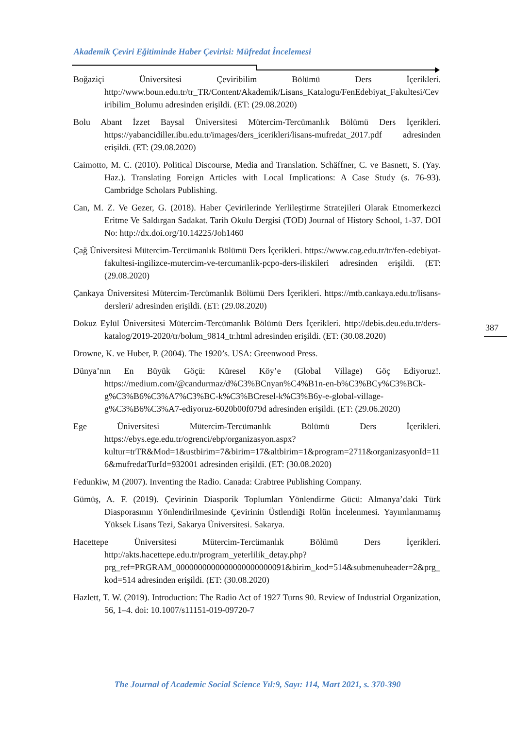Akademik Çeviri Eğitiminde Haber Çevirisi: Müfredat İncelemesi
Boğaziçi Üniversitesi Çeviribilim Bölümü Ders İçerikleri. http://www.boun.edu.tr/tr_TR/Content/Akademik/Lisans_Katalogu/FenEdebiyat_Fakultesi/Ceviribilim_Bolumu adresinden erişildi. (ET: (29.08.2020)
Bolu Abant İzzet Baysal Üniversitesi Mütercim-Tercümanlık Bölümü Ders İçerikleri. https://yabancidiller.ibu.edu.tr/images/ders_icerikleri/lisans-mufredat_2017.pdf adresinden erişildi. (ET: (29.08.2020)
Caimotto, M. C. (2010). Political Discourse, Media and Translation. Schäffner, C. ve Basnett, S. (Yay. Haz.). Translating Foreign Articles with Local Implications: A Case Study (s. 76-93). Cambridge Scholars Publishing.
Can, M. Z. Ve Gezer, G. (2018). Haber Çevirilerinde Yerlileştirme Stratejileri Olarak Etnomerkezci Eritme Ve Saldırgan Sadakat. Tarih Okulu Dergisi (TOD) Journal of History School, 1-37. DOI No: http://dx.doi.org/10.14225/Joh1460
Çağ Üniversitesi Mütercim-Tercümanlık Bölümü Ders İçerikleri. https://www.cag.edu.tr/tr/fen-edebiyat-fakultesi-ingilizce-mutercim-ve-tercumanlik-pcpo-ders-iliskileri adresinden erişildi. (ET: (29.08.2020)
Çankaya Üniversitesi Mütercim-Tercümanlık Bölümü Ders İçerikleri. https://mtb.cankaya.edu.tr/lisans-dersleri/ adresinden erişildi. (ET: (29.08.2020)
Dokuz Eylül Üniversitesi Mütercim-Tercümanlık Bölümü Ders İçerikleri. http://debis.deu.edu.tr/ders-katalog/2019-2020/tr/bolum_9814_tr.html adresinden erişildi. (ET: (30.08.2020)
Drowne, K. ve Huber, P. (2004). The 1920’s. USA: Greenwood Press.
Dünya’nın En Büyük Göçü: Küresel Köy’e (Global Village) Göç Ediyoruz!. https://medium.com/@candurmaz/d%C3%BCnyan%C4%B1n-en-b%C3%BCy%C3%BCk-g%C3%B6%C3%A7%C3%BC-k%C3%BCresel-k%C3%B6y-e-global-village-g%C3%B6%C3%A7-ediyoruz-6020b00f079d adresinden erişildi. (ET: (29.06.2020)
Ege Üniversitesi Mütercim-Tercümanlık Bölümü Ders İçerikleri. https://ebys.ege.edu.tr/ogrenci/ebp/organizasyon.aspx?kultur=trTR&Mod=1&ustbirim=7&birim=17&altbirim=1&program=2711&organizasyonId=116&mufredatTurId=932001 adresinden erişildi. (ET: (30.08.2020)
Fedunkiw, M (2007). Inventing the Radio. Canada: Crabtree Publishing Company.
Gümüş, A. F. (2019). Çevirinin Diasporik Toplumları Yönlendirme Gücü: Almanya’daki Türk Diasporasının Yönlendirilmesinde Çevirinin Üstlendiği Rolün İncelenmesi. Yayımlanmamış Yüksek Lisans Tezi, Sakarya Üniversitesi. Sakarya.
Hacettepe Üniversitesi Mütercim-Tercümanlık Bölümü Ders İçerikleri. http://akts.hacettepe.edu.tr/program_yeterlilik_detay.php?prg_ref=PRGRAM_0000000000000000000000091&birim_kod=514&submenuheader=2&prg_kod=514 adresinden erişildi. (ET: (30.08.2020)
Hazlett, T. W. (2019). Introduction: The Radio Act of 1927 Turns 90. Review of Industrial Organization, 56, 1–4. doi: 10.1007/s11151-019-09720-7
387
The Journal of Academic Social Science Yıl:9, Sayı: 114, Mart 2021, s. 370-390